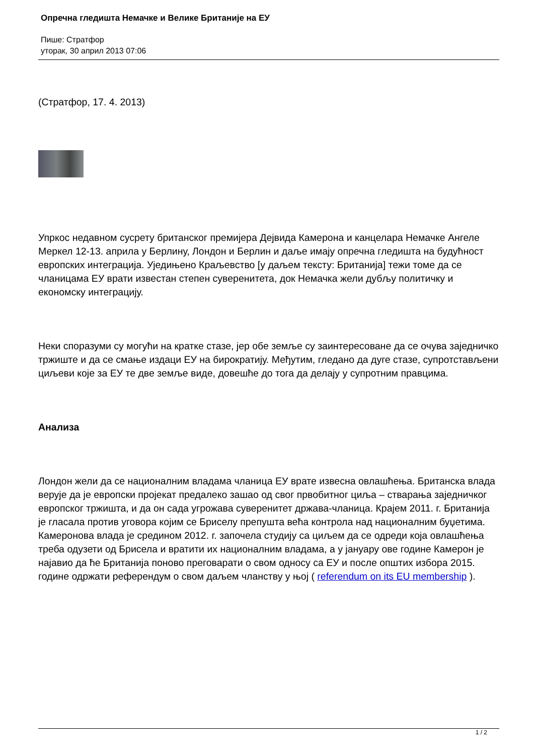Опречна гледишта Немачке и Велике Британије на ЕУ
Пише: Стратфор
уторак, 30 април 2013 07:06
(Стратфор, 17. 4. 2013)
Упркос недавном сусрету британског премијера Дејвида Камерона и канцелара Немачке Ангеле Меркел 12-13. априла у Берлину, Лондон и Берлин и даље имају опречна гледишта на будућност европских интеграција. Уједињено Краљевство [у даљем тексту: Британија] тежи томе да се чланицама ЕУ врати известан степен суверенитета, док Немачка жели дубљу политичку и економску интеграцију.
Неки споразуми су могући на кратке стазе, јер обе земље су заинтересоване да се очува заједничко тржиште и да се смање издаци ЕУ на бирократију. Међутим, гледано да дуге стазе, супротстављени циљеви које за ЕУ те две земље виде, довешће до тога да делају у супротним правцима.
Анализа
Лондон жели да се националним владама чланица ЕУ врате извесна овлашћења. Британска влада верује да је европски пројекат предалеко зашао од свог првобитног циља – стварања заједничког европског тржишта, и да он сада угрожава суверенитет држава-чланица. Крајем 2011. г. Британија је гласала против уговора којим се Бриселу препушта већа контрола над националним буџетима. Камеронова влада је средином 2012. г. започела студију са циљем да се одреди која овлашћења треба одузети од Брисела и вратити их националним владама, а у јануару ове године Камерон је најавио да ће Британија поново преговарати о свом односу са ЕУ и после општих избора 2015. године одржати референдум о свом даљем чланству у њој ( referendum on its EU membership ).
1 / 2